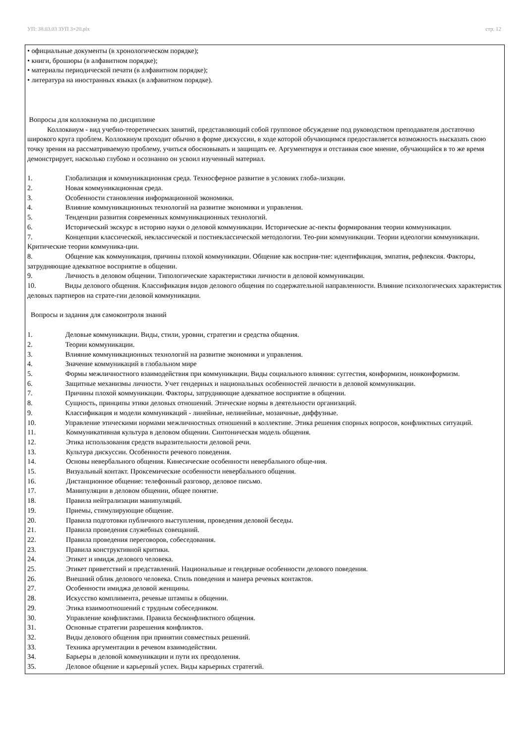УП: 38.03.03 ЗУП 3+20.plx стр. 12
• официальные документы (в хронологическом порядке);
• книги, брошюры (в алфавитном порядке);
• материалы периодической печати (в алфавитном порядке);
• литература на иностранных языках (в алфавитном порядке).
Вопросы для коллоквиума по дисциплине
Коллоквиум - вид учебно-теоретических занятий, представляющий собой групповое обсуждение под руководством преподавателя достаточно широкого круга проблем. Коллоквиум проходит обычно в форме дискуссии, в ходе которой обучающимся предоставляется возможность высказать свою точку зрения на рассматриваемую проблему, учиться обосновывать и защищать ее. Аргументируя и отстаивая свое мнение, обучающийся в то же время демонстрирует, насколько глубоко и осознанно он усвоил изученный материал.
1. Глобализация и коммуникационная среда. Техносферное развитие в условиях глоба-лизации.
2. Новая коммуникационная среда.
3. Особенности становления информационной экономики.
4. Влияние коммуникационных технологий на развитие экономики и управления.
5. Тенденции развития современных коммуникационных технологий.
6. Исторический экскурс в историю науки о деловой коммуникации. Исторические ас-пекты формирования теории коммуникации.
7. Концепции классической, неклассической и постнеклассической методологии. Тео-рии коммуникации. Теории идеологии коммуникации. Критические теории коммуника-ции.
8. Общение как коммуникация, причины плохой коммуникации. Общение как восприя-тие: идентификация, эмпатия, рефлексия. Факторы, затрудняющие адекватное восприятие в общении.
9. Личность в деловом общении. Типологические характеристики личности в деловой коммуникации.
10. Виды делового общения. Классификация видов делового общения по содержательной направленности. Влияние психологических характеристик деловых партнеров на страте-гии деловой коммуникации.
Вопросы и задания для самоконтроля знаний
1. Деловые коммуникации. Виды, стили, уровни, стратегии и средства общения.
2. Теории коммуникации.
3. Влияние коммуникационных технологий на развитие экономики и управления.
4. Значение коммуникаций в глобальном мире
5. Формы межличностного взаимодействия при коммуникации. Виды социального влияния: суггестия, конформизм, нонконформизм.
6. Защитные механизмы личности. Учет гендерных и национальных особенностей личности в деловой коммуникации.
7. Причины плохой коммуникации. Факторы, затрудняющие адекватное восприятие в общении.
8. Сущность, принципы этики деловых отношений. Этические нормы в деятельности организаций.
9. Классификация и модели коммуникаций - линейные, нелинейные, мозаичные, диффузные.
10. Управление этическими нормами межличностных отношений в коллективе. Этика решения спорных вопросов, конфликтных ситуаций.
11. Коммуникативная культура в деловом общении. Синтоническая модель общения.
12. Этика использования средств выразительности деловой речи.
13. Культура дискуссии. Особенности речевого поведения.
14. Основы невербального общения. Кинесические особенности невербального обще-ния.
15. Визуальный контакт. Проксемические особенности невербального общения.
16. Дистанционное общение: телефонный разговор, деловое письмо.
17. Манипуляции в деловом общении, общее понятие.
18. Правила нейтрализации манипуляций.
19. Приемы, стимулирующие общение.
20. Правила подготовки публичного выступления, проведения деловой беседы.
21. Правила проведения служебных совещаний.
22. Правила проведения переговоров, собеседования.
23. Правила конструктивной критики.
24. Этикет и имидж делового человека.
25. Этикет приветствий и представлений. Национальные и гендерные особенности делового поведения.
26. Внешний облик делового человека. Стиль поведения и манера речевых контактов.
27. Особенности имиджа деловой женщины.
28. Искусство комплимента, речевые штампы в общении.
29. Этика взаимоотношений с трудным собеседником.
30. Управление конфликтами. Правила бесконфликтного общения.
31. Основные стратегии разрешения конфликтов.
32. Виды делового общения при принятии совместных решений.
33. Техника аргументации в речевом взаимодействии.
34. Барьеры в деловой коммуникации и пути их преодоления.
35. Деловое общение и карьерный успех. Виды карьерных стратегий.